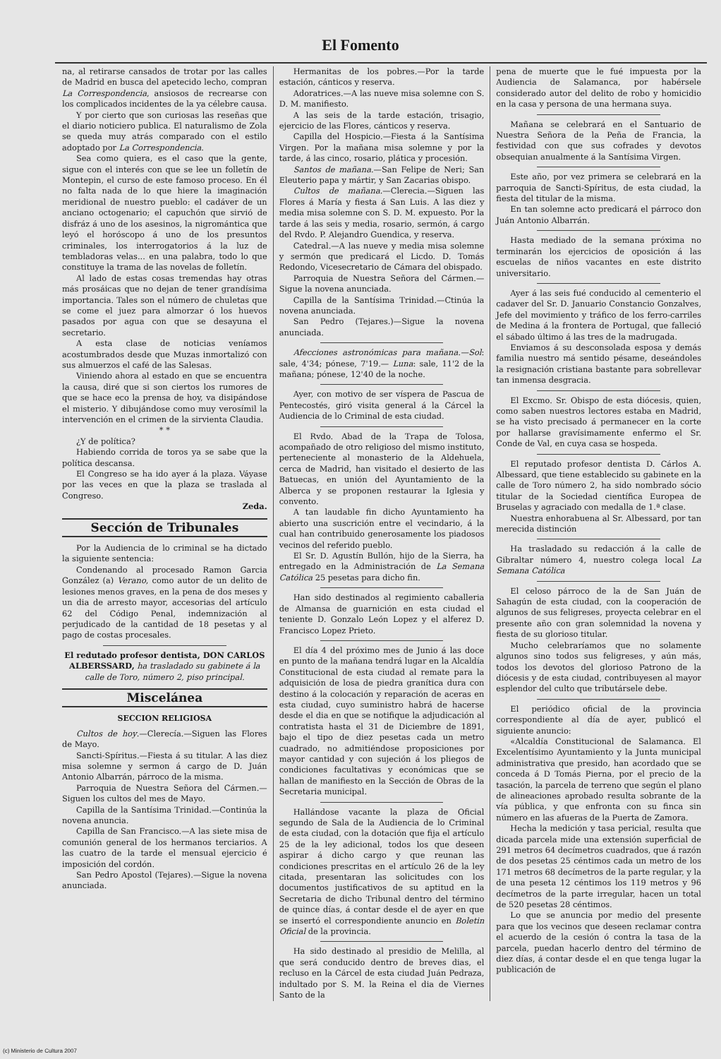El Fomento
na, al retirarse cansados de trotar por las calles de Madrid en busca del apetecido lecho, compran La Correspondencia, ansiosos de recrearse con los complicados incidentes de la ya célebre causa.
Y por cierto que son curiosas las reseñas que el diario noticiero publica. El naturalismo de Zola se queda muy atrás comparado con el estilo adoptado por La Correspondencia.
Sea como quiera, es el caso que la gente, sigue con el interés con que se lee un folletín de Montepin, el curso de este famoso proceso. En él no falta nada de lo que hiere la imaginación meridional de nuestro pueblo: el cadáver de un anciano octogenario; el capuchón que sirvió de disfráz á uno de los asesinos, la nigromántica que leyó el horóscopo á uno de los presuntos criminales, los interrogatorios á la luz de tembladoras velas... en una palabra, todo lo que constituye la trama de las novelas de folletín.
Al lado de estas cosas tremendas hay otras más prosáicas que no dejan de tener grandísima importancia. Tales son el número de chuletas que se come el juez para almorzar ó los huevos pasados por agua con que se desayuna el secretario.
A esta clase de noticias veníamos acostumbrados desde que Muzas inmortalizó con sus almuerzos el café de las Salesas.
Viniendo ahora al estado en que se encuentra la causa, diré que si son ciertos los rumores de que se hace eco la prensa de hoy, va disipándose el misterio. Y dibujándose como muy verosímil la intervención en el crimen de la sirvienta Claudia.
* *
¿Y de política?
Habiendo corrida de toros ya se sabe que la política descansa.
El Congreso se ha ido ayer á la plaza. Váyase por las veces en que la plaza se traslada al Congreso.
Zeda.
Sección de Tribunales
Por la Audiencia de lo criminal se ha dictado la siguiente sentencia:
Condenando al procesado Ramon Garcia González (a) Verano, como autor de un delito de lesiones menos graves, en la pena de dos meses y un dia de arresto mayor, accesorias del artículo 62 del Código Penal, indemnización al perjudicado de la cantidad de 18 pesetas y al pago de costas procesales.
El redutado profesor dentista, DON CARLOS ALBERSSARD, ha trasladado su gabinete á la calle de Toro, número 2, piso principal.
Miscelánea
SECCION RELIGIOSA
Cultos de hoy.—Clerecía.—Siguen las Flores de Mayo.
Sancti-Spíritus.—Fiesta á su titular. A las diez misa solemne y sermon á cargo de D. Juán Antonio Albarrán, párroco de la misma.
Parroquia de Nuestra Señora del Cármen.—Siguen los cultos del mes de Mayo.
Capilla de la Santísima Trinidad.—Continúa la novena anuncia.
Capilla de San Francisco.—A las siete misa de comunión general de los hermanos terciarios. A las cuatro de la tarde el mensual ejercicio é imposición del cordón.
San Pedro Apostol (Tejares).—Sigue la novena anunciada.
Hermanitas de los pobres.—Por la tarde estación, cánticos y reserva.
Adoratrices.—A las nueve misa solemne con S. D. M. manifiesto.
A las seis de la tarde estación, trisagio, ejercicio de las Flores, cánticos y reserva.
Capilla del Hospicio.—Fiesta á la Santísima Virgen. Por la mañana misa solemne y por la tarde, á las cinco, rosario, plática y procesión.
Santos de mañana.—San Felipe de Neri; San Eleuterio papa y mártir, y San Zacarias obispo.
Cultos de mañana.—Clerecia.—Siguen las Flores á María y fiesta á San Luis. A las diez y media misa solemne con S. D. M. expuesto. Por la tarde á las seis y media, rosario, sermón, á cargo del Rvdo. P. Alejandro Guendica, y reserva.
Catedral.—A las nueve y media misa solemne y sermón que predicará el Licdo. D. Tomás Redondo, Vicesecretario de Cámara del obispado.
Parroquia de Nuestra Señora del Cármen.—Sigue la novena anunciada.
Capilla de la Santísima Trinidad.—Ctinúa la novena anunciada.
San Pedro (Tejares.)—Sigue la novena anunciada.
Afecciones astronómicas para mañana.—Sol: sale, 4'34; pónese, 7'19.— Luna: sale, 11'2 de la mañana; pónese, 12'40 de la noche.
Ayer, con motivo de ser víspera de Pascua de Pentecostés, giró visita general á la Cárcel la Audiencia de lo Criminal de esta ciudad.
El Rvdo. Abad de la Trapa de Tolosa, acompañado de otro religioso del mismo instituto, perteneciente al monasterio de la Aldehuela, cerca de Madrid, han visitado el desierto de las Batuecas, en unión del Ayuntamiento de la Alberca y se proponen restaurar la Iglesia y convento.
A tan laudable fin dicho Ayuntamiento ha abierto una suscrición entre el vecindario, á la cual han contribuido generosamente los piadosos vecinos del referido pueblo.
El Sr. D. Agustín Bullón, hijo de la Sierra, ha entregado en la Administración de La Semana Católica 25 pesetas para dicho fin.
Han sido destinados al regimiento caballeria de Almansa de guarnición en esta ciudad el teniente D. Gonzalo León Lopez y el alferez D. Francisco Lopez Prieto.
El día 4 del próximo mes de Junio á las doce en punto de la mañana tendrá lugar en la Alcaldía Constitucional de esta ciudad al remate para la adquisición de losa de piedra granítica dura con destino á la colocación y reparación de aceras en esta ciudad, cuyo suministro habrá de hacerse desde el dia en que se notifique la adjudicación al contratista hasta el 31 de Diciembre de 1891, bajo el tipo de diez pesetas cada un metro cuadrado, no admitiéndose proposiciones por mayor cantidad y con sujeción á los pliegos de condiciones facultativas y económicas que se hallan de manifiesto en la Sección de Obras de la Secretaria municipal.
Hallándose vacante la plaza de Oficial segundo de Sala de la Audiencia de lo Criminal de esta ciudad, con la dotación que fija el artículo 25 de la ley adicional, todos los que deseen aspirar á dicho cargo y que reunan las condiciones prescritas en el artículo 26 de la ley citada, presentaran las solicitudes con los documentos justificativos de su aptitud en la Secretaria de dicho Tribunal dentro del término de quince días, á contar desde el de ayer en que se insertó el correspondiente anuncio en Boletin Oficial de la provincia.
Ha sido destinado al presidio de Melilla, al que será conducido dentro de breves dias, el recluso en la Cárcel de esta ciudad Juán Pedraza, indultado por S. M. la Reina el dia de Viernes Santo de la
pena de muerte que le fué impuesta por la Audiencia de Salamanca, por habérsele considerado autor del delito de robo y homicidio en la casa y persona de una hermana suya.
Mañana se celebrará en el Santuario de Nuestra Señora de la Peña de Francia, la festividad con que sus cofrades y devotos obsequian anualmente á la Santísima Virgen.
Este año, por vez primera se celebrará en la parroquia de Sancti-Spíritus, de esta ciudad, la fiesta del titular de la misma.
En tan solemne acto predicará el párroco don Juán Antonio Albarrán.
Hasta mediado de la semana próxima no terminarán los ejercicios de oposición á las escuelas de niños vacantes en este distrito universitario.
Ayer á las seis fué conducido al cementerio el cadaver del Sr. D. Januario Constancio Gonzalves, Jefe del movimiento y tráfico de los ferro-carriles de Medina á la frontera de Portugal, que falleció el sábado último á las tres de la madrugada.
Enviamos á su desconsolada esposa y demás familia nuestro má sentido pésame, deseándoles la resignación cristiana bastante para sobrellevar tan inmensa desgracia.
El Excmo. Sr. Obispo de esta diócesis, quien, como saben nuestros lectores estaba en Madrid, se ha visto precisado á permanecer en la corte por hallarse gravísimamente enfermo el Sr. Conde de Val, en cuya casa se hospeda.
El reputado profesor dentista D. Cárlos A. Albessard, que tiene establecido su gabinete en la calle de Toro número 2, ha sido nombrado sócio titular de la Sociedad científica Europea de Bruselas y agraciado con medalla de 1.ª clase.
Nuestra enhorabuena al Sr. Albessard, por tan merecida distinción
Ha trasladado su redacción á la calle de Gibraltar número 4, nuestro colega local La Semana Católica
El celoso párroco de la de San Juán de Sahagún de esta ciudad, con la cooperación de algunos de sus feligreses, proyecta celebrar en el presente año con gran solemnidad la novena y fiesta de su glorioso titular.
Mucho celebraríamos que no solamente algunos sino todos sus feligreses, y aún más, todos los devotos del glorioso Patrono de la diócesis y de esta ciudad, contribuyesen al mayor esplendor del culto que tributársele debe.
El periódico oficial de la provincia correspondiente al día de ayer, publicó el siguiente anuncio:
«Alcaldía Constitucional de Salamanca. El Excelentísimo Ayuntamiento y la Junta municipal administrativa que presido, han acordado que se conceda á D Tomás Pierna, por el precio de la tasación, la parcela de terreno que según el plano de alineaciones aprobado resulta sobrante de la vía pública, y que enfronta con su finca sin número en las afueras de la Puerta de Zamora.
Hecha la medición y tasa pericial, resulta que dicada parcela mide una extensión superficial de 291 metros 64 decímetros cuadrados, que á razón de dos pesetas 25 céntimos cada un metro de los 171 metros 68 decímetros de la parte regular, y la de una peseta 12 céntimos los 119 metros y 96 decímetros de la parte irregular, hacen un total de 520 pesetas 28 céntimos.
Lo que se anuncia por medio del presente para que los vecinos que deseen reclamar contra el acuerdo de la cesión ó contra la tasa de la parcela, puedan hacerlo dentro del término de diez días, á contar desde el en que tenga lugar la publicación de
(c) Ministerio de Cultura 2007